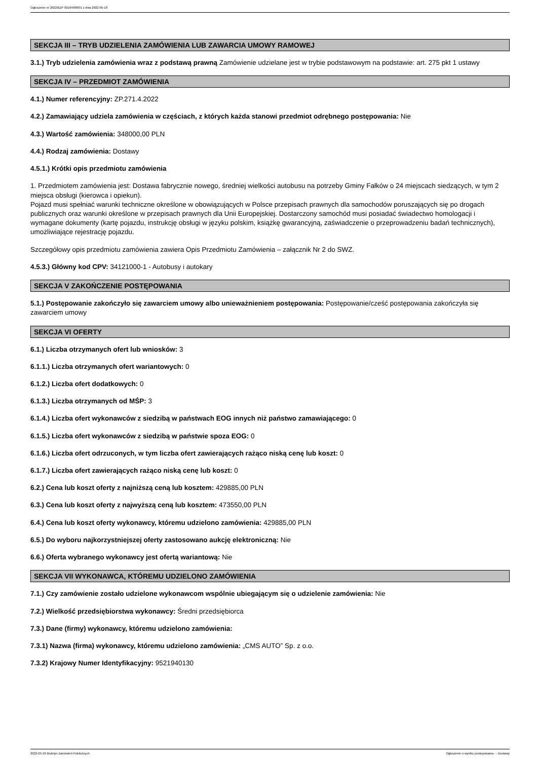Ogłoszenie nr 2022/BZP 00164998/01 z dnia 2022-05-18
SEKCJA III – TRYB UDZIELENIA ZAMÓWIENIA LUB ZAWARCIA UMOWY RAMOWEJ
3.1.) Tryb udzielenia zamówienia wraz z podstawą prawną Zamówienie udzielane jest w trybie podstawowym na podstawie: art. 275 pkt 1 ustawy
SEKCJA IV – PRZEDMIOT ZAMÓWIENIA
4.1.) Numer referencyjny: ZP.271.4.2022
4.2.) Zamawiający udziela zamówienia w częściach, z których każda stanowi przedmiot odrębnego postępowania: Nie
4.3.) Wartość zamówienia: 348000,00 PLN
4.4.) Rodzaj zamówienia: Dostawy
4.5.1.) Krótki opis przedmiotu zamówienia
1. Przedmiotem zamówienia jest: Dostawa fabrycznie nowego, średniej wielkości autobusu na potrzeby Gminy Fałków o 24 miejscach siedzących, w tym 2 miejsca obsługi (kierowca i opiekun).
Pojazd musi spełniać warunki techniczne określone w obowiązujących w Polsce przepisach prawnych dla samochodów poruszających się po drogach publicznych oraz warunki określone w przepisach prawnych dla Unii Europejskiej. Dostarczony samochód musi posiadać świadectwo homologacji i wymagane dokumenty (kartę pojazdu, instrukcję obsługi w języku polskim, książkę gwarancyjną, zaświadczenie o przeprowadzeniu badań technicznych), umożliwiające rejestrację pojazdu.
Szczegółowy opis przedmiotu zamówienia zawiera Opis Przedmiotu Zamówienia – załącznik Nr 2 do SWZ.
4.5.3.) Główny kod CPV: 34121000-1 - Autobusy i autokary
SEKCJA V ZAKOŃCZENIE POSTĘPOWANIA
5.1.) Postępowanie zakończyło się zawarciem umowy albo unieważnieniem postępowania: Postępowanie/cześć postępowania zakończyła się zawarciem umowy
SEKCJA VI OFERTY
6.1.) Liczba otrzymanych ofert lub wniosków: 3
6.1.1.) Liczba otrzymanych ofert wariantowych: 0
6.1.2.) Liczba ofert dodatkowych: 0
6.1.3.) Liczba otrzymanych od MŚP: 3
6.1.4.) Liczba ofert wykonawców z siedzibą w państwach EOG innych niż państwo zamawiającego: 0
6.1.5.) Liczba ofert wykonawców z siedzibą w państwie spoza EOG: 0
6.1.6.) Liczba ofert odrzuconych, w tym liczba ofert zawierających rażąco niską cenę lub koszt: 0
6.1.7.) Liczba ofert zawierających rażąco niską cenę lub koszt: 0
6.2.) Cena lub koszt oferty z najniższą ceną lub kosztem: 429885,00 PLN
6.3.) Cena lub koszt oferty z najwyższą ceną lub kosztem: 473550,00 PLN
6.4.) Cena lub koszt oferty wykonawcy, któremu udzielono zamówienia: 429885,00 PLN
6.5.) Do wyboru najkorzystniejszej oferty zastosowano aukcję elektroniczną: Nie
6.6.) Oferta wybranego wykonawcy jest ofertą wariantową: Nie
SEKCJA VII WYKONAWCA, KTÓREMU UDZIELONO ZAMÓWIENIA
7.1.) Czy zamówienie zostało udzielone wykonawcom wspólnie ubiegającym się o udzielenie zamówienia: Nie
7.2.) Wielkość przedsiębiorstwa wykonawcy: Średni przedsiębiorca
7.3.) Dane (firmy) wykonawcy, któremu udzielono zamówienia:
7.3.1) Nazwa (firma) wykonawcy, któremu udzielono zamówienia: „CMS AUTO” Sp. z o.o.
7.3.2) Krajowy Numer Identyfikacyjny: 9521940130
2022-05-18 Biuletyn Zamówień Publicznych Ogłoszenie o wyniku postępowania - - Dostawy